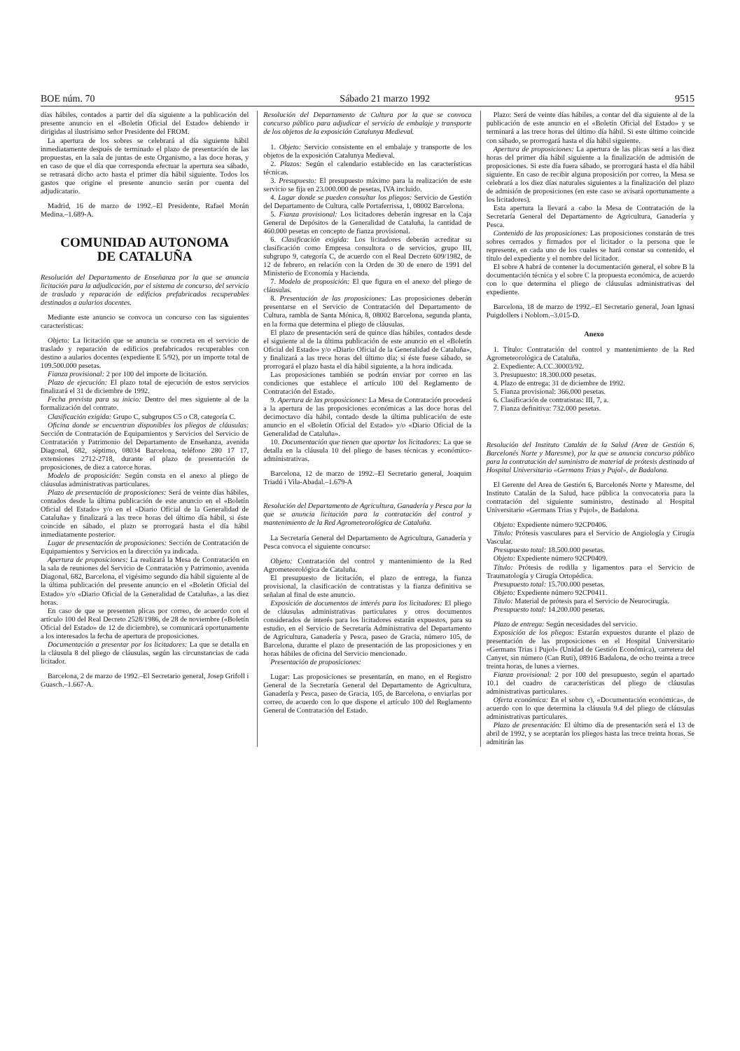BOE núm. 70 Sábado 21 marzo 1992 9515
días hábiles, contados a partir del día siguiente a la publicación del presente anuncio en el «Boletín Oficial del Estado» debiendo ir dirigidas al ilustrísimo señor Presidente del FROM.
La apertura de los sobres se celebrará al día siguiente hábil inmediatamente después de terminado el plazo de presentación de las propuestas, en la sala de juntas de este Organismo, a las doce horas, y en caso de que el día que corresponda efectuar la apertura sea sábado, se retrasará dicho acto hasta el primer día hábil siguiente. Todos los gastos que origine el presente anuncio serán por cuenta del adjudicatario.
Madrid, 16 de marzo de 1992.–El Presidente, Rafael Morán Medina.–1.689-A.
COMUNIDAD AUTONOMA
DE CATALUÑA
Resolución del Departamento de Enseñanza por la que se anuncia licitación para la adjudicación, por el sistema de concurso, del servicio de traslado y reparación de edificios prefabricados recuperables destinados a aularios docentes.
Mediante este anuncio se convoca un concurso con las siguientes características:
Objeto: La licitación que se anuncia se concreta en el servicio de traslado y reparación de edificios prefabricados recuperables con destino a aularios docentes (expediente E 5/92), por un importe total de 109.500.000 pesetas.
Fianza provisional: 2 por 100 del importe de licitación.
Plazo de ejecución: El plazo total de ejecución de estos servicios finalizará el 31 de diciembre de 1992.
Fecha prevista para su inicio: Dentro del mes siguiente al de la formalización del contrato.
Clasificación exigida: Grupo C, subgrupos C5 o C8, categoría C.
Oficina donde se encuentran disponibles los pliegos de cláusulas: Sección de Contratación de Equipamientos y Servicios del Servicio de Contratación y Patrimonio del Departamento de Enseñanza, avenida Diagonal, 682, séptimo, 08034 Barcelona, teléfono 280 17 17, extensiones 2712-2718, durante el plazo de presentación de proposiciones, de diez a catorce horas.
Modelo de proposición: Según consta en el anexo al pliego de cláusulas administrativas particulares.
Plazo de presentación de proposiciones: Será de veinte días hábiles, contados desde la última publicación de este anuncio en el «Boletín Oficial del Estado» y/o en el «Diario Oficial de la Generalidad de Cataluña» y finalizará a las trece horas del último día hábil, si éste coincide en sábado, el plazo se prorrogará hasta el día hábil inmediatamente posterior.
Lugar de presentación de proposiciones: Sección de Contratación de Equipamientos y Servicios en la dirección ya indicada.
Apertura de proposiciones: La realizará la Mesa de Contratación en la sala de reuniones del Servicio de Contratación y Patrimonio, avenida Diagonal, 682, Barcelona, el vigésimo segundo día hábil siguiente al de la última publicación del presente anuncio en el «Boletín Oficial del Estado» y/o «Diario Oficial de la Generalidad de Cataluña», a las diez horas.
En caso de que se presenten plicas por correo, de acuerdo con el artículo 100 del Real Decreto 2528/1986, de 28 de noviembre («Boletín Oficial del Estado» de 12 de diciembre), se comunicará oportunamente a los interesados la fecha de apertura de proposiciones.
Documentación a presentar por los licitadores: La que se detalla en la cláusula 8 del pliego de cláusulas, según las circunstancias de cada licitador.
Barcelona, 2 de marzo de 1992.–El Secretario general, Josep Grifoll i Guasch.–1.667-A.
Resolución del Departamento de Cultura por la que se convoca concurso público para adjudicar el servicio de embalaje y transporte de los objetos de la exposición Catalunya Medieval.
1. Objeto: Servicio consistente en el embalaje y transporte de los objetos de la exposición Catalunya Medieval.
2. Plazos: Según el calendario establecido en las características técnicas.
3. Presupuesto: El presupuesto máximo para la realización de este servicio se fija en 23.000.000 de pesetas, IVA incluido.
4. Lugar donde se pueden consultar los pliegos: Servicio de Gestión del Departamento de Cultura, calle Portaferrissa, 1, 08002 Barcelona.
5. Fianza provisional: Los licitadores deberán ingresar en la Caja General de Depósitos de la Generalidad de Cataluña, la cantidad de 460.000 pesetas en concepto de fianza provisional.
6. Clasificación exigida: Los licitadores deberán acreditar su clasificación como Empresa consultora o de servicios, grupo III, subgrupo 9, categoría C, de acuerdo con el Real Decreto 609/1982, de 12 de febrero, en relación con la Orden de 30 de enero de 1991 del Ministerio de Economía y Hacienda.
7. Modelo de proposición: El que figura en el anexo del pliego de cláusulas.
8. Presentación de las proposiciones: Las proposiciones deberán presentarse en el Servicio de Contratación del Departamento de Cultura, rambla de Santa Mónica, 8, 08002 Barcelona, segunda planta, en la forma que determina el pliego de cláusulas.
El plazo de presentación será de quince días hábiles, contados desde el siguiente al de la última publicación de este anuncio en el «Boletín Oficial del Estado» y/o «Diario Oficial de la Generalidad de Cataluña», y finalizará a las trece horas del último día; si éste fuese sábado, se prorrogará el plazo hasta el día hábil siguiente, a la hora indicada.
Las proposiciones también se podrán enviar por correo en las condiciones que establece el artículo 100 del Reglamento de Contratación del Estado.
9. Apertura de las proposiciones: La Mesa de Contratación procederá a la apertura de las proposiciones económicas a las doce horas del decimoctavo día hábil, contado desde la última publicación de este anuncio en el «Boletín Oficial del Estado» y/o «Diario Oficial de la Generalidad de Cataluña».
10. Documentación que tienen que aportar los licitadores: La que se detalla en la cláusula 10 del pliego de bases técnicas y económico-administrativas.
Barcelona, 12 de marzo de 1992.–El Secretario general, Joaquim Triadú i Vila-Abadal.–1.679-A
Resolución del Departamento de Agricultura, Ganadería y Pesca por la que se anuncia licitación para la contratación del control y mantenimiento de la Red Agrometeorológica de Cataluña.
La Secretaría General del Departamento de Agricultura, Ganadería y Pesca convoca el siguiente concurso:
Objeto: Contratación del control y mantenimiento de la Red Agrometeorológica de Cataluña.
El presupuesto de licitación, el plazo de entrega, la fianza provisional, la clasificación de contratistas y la fianza definitiva se señalan al final de este anuncio.
Exposición de documentos de interés para los licitadores: El pliego de cláusulas administrativas particulares y otros documentos considerados de interés para los licitadores estarán expuestos, para su estudio, en el Servicio de Secretaría Administrativa del Departamento de Agricultura, Ganadería y Pesca, paseo de Gracia, número 105, de Barcelona, durante el plazo de presentación de las proposiciones y en horas hábiles de oficina del Servicio mencionado.
Presentación de proposiciones:
Lugar: Las proposiciones se presentarán, en mano, en el Registro General de la Secretaría General del Departamento de Agricultura, Ganadería y Pesca, paseo de Gracia, 105, de Barcelona, o enviarlas por correo, de acuerdo con lo que dispone el artículo 100 del Reglamento General de Contratación del Estado.
Plazo: Será de veinte días hábiles, a contar del día siguiente al de la publicación de este anuncio en el «Boletín Oficial del Estado» y se terminará a las trece horas del último día hábil. Si este último coincide con sábado, se prorrogará hasta el día hábil siguiente.
Apertura de proposiciones: La apertura de las plicas será a las diez horas del primer día hábil siguiente a la finalización de admisión de proposiciones. Si este día fuera sábado, se prorrogará hasta el día hábil siguiente. En caso de recibir alguna proposición por correo, la Mesa se celebrará a los diez días naturales siguientes a la finalización del plazo de admisión de proposiciones (en este caso se avisará oportunamente a los licitadores).
Esta apertura la llevará a cabo la Mesa de Contratación de la Secretaría General del Departamento de Agricultura, Ganadería y Pesca.
Contenido de las proposiciones: Las proposiciones constarán de tres sobres cerrados y firmados por el licitador o la persona que le represente, en cada uno de los cuales se hará constar su contenido, el título del expediente y el nombre del licitador.
El sobre A habrá de contener la documentación general, el sobre B la documentación técnica y el sobre C la propuesta económica, de acuerdo con lo que determina el pliego de cláusulas administrativas del expediente.
Barcelona, 18 de marzo de 1992.–El Secretario general, Joan Ignasi Puigdollers i Noblom.–3.015-D.
Anexo
1. Título: Contratación del control y mantenimiento de la Red Agrometeorológica de Cataluña.
2. Expediente: A.CC.30003/92.
3. Presupuesto: 18.300.000 pesetas.
4. Plazo de entrega: 31 de diciembre de 1992.
5. Fianza provisional: 366.000 pesetas.
6. Clasificación de contratistas: III, 7, a.
7. Fianza definitiva: 732.000 pesetas.
Resolución del Instituto Catalán de la Salud (Area de Gestión 6, Barcelonés Norte y Maresme), por la que se anuncia concurso público para la contratación del suministro de material de prótesis destinado al Hospital Universitario «Germans Trias y Pujol», de Badalona.
El Gerente del Area de Gestión 6, Barcelonés Norte y Maresme, del Instituto Catalán de la Salud, hace pública la convocatoria para la contratación del siguiente suministro, destinado al Hospital Universitario «Germans Trias y Pujol», de Badalona.
Objeto: Expediente número 92CP0406.
Título: Prótesis vasculares para el Servicio de Angiología y Cirugía Vascular.
Presupuesto total: 18.500.000 pesetas.
Objeto: Expediente número 92CP0409.
Título: Prótesis de rodilla y ligamentos para el Servicio de Traumatología y Cirugía Ortopédica.
Presupuesto total: 15.700.000 pesetas.
Objeto: Expediente número 92CP0411.
Título: Material de prótesis para el Servicio de Neurocirugía.
Presupuesto total: 14.200.000 pesetas.
Plazo de entrega: Según necesidades del servicio.
Exposición de los pliegos: Estarán expuestos durante el plazo de presentación de las proposiciones en el Hospital Universitario «Germans Trias i Pujol» (Unidad de Gestión Económica), carretera del Canyet, sin número (Can Ruti), 08916 Badalona, de ocho treinta a trece treinta horas, de lunes a viernes.
Fianza provisional: 2 por 100 del presupuesto, según el apartado 10.1 del cuadro de características del pliego de cláusulas administrativas particulares.
Oferta económica: En el sobre c), «Documentación económica», de acuerdo con lo que determina la cláusula 9.4 del pliego de cláusulas administrativas particulares.
Plazo de presentación: El último día de presentación será el 13 de abril de 1992, y se aceptarán los pliegos hasta las trece treinta horas. Se admitirán las